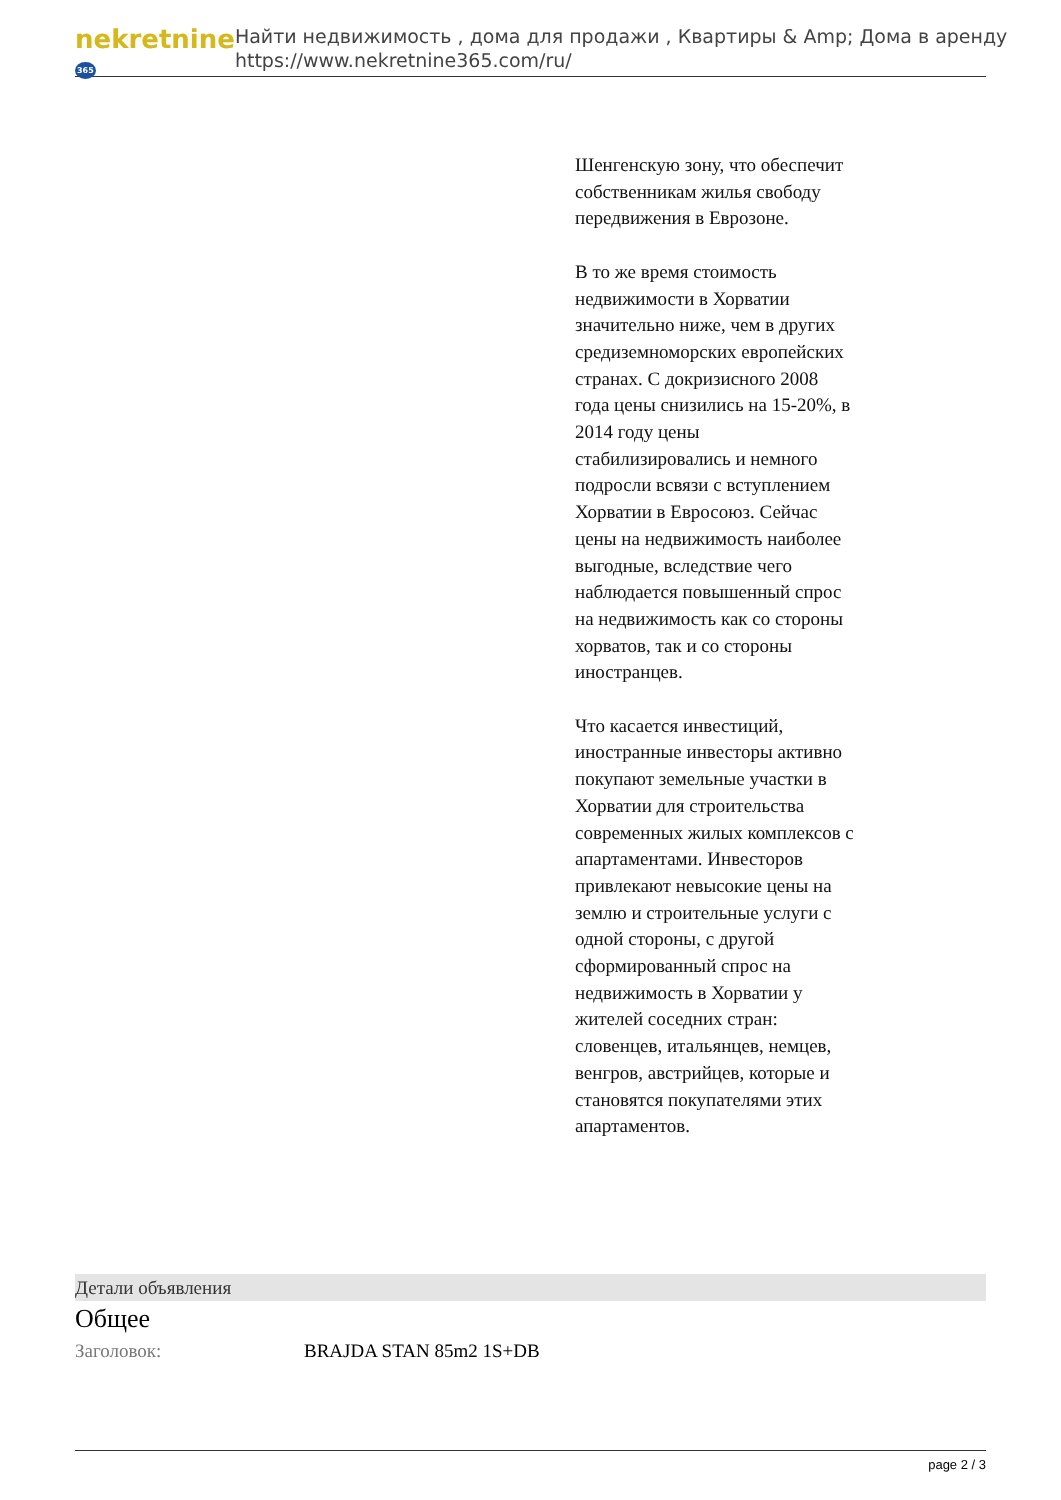nekretnine365
Найти недвижимость , дома для продажи , Квартиры & Amp; Дома в аренду
https://www.nekretnine365.com/ru/
Шенгенскую зону, что обеспечит собственникам жилья свободу передвижения в Еврозоне.
В то же время стоимость недвижимости в Хорватии значительно ниже, чем в других средиземноморских европейских странах. С докризисного 2008 года цены снизились на 15-20%, в 2014 году цены стабилизировались и немного подросли всвязи с вступлением Хорватии в Евросоюз. Сейчас цены на недвижимость наиболее выгодные, вследствие чего наблюдается повышенный спрос на недвижимость как со стороны хорватов, так и со стороны иностранцев.
Что касается инвестиций, иностранные инвесторы активно покупают земельные участки в Хорватии для строительства современных жилых комплексов с апартаментами. Инвесторов привлекают невысокие цены на землю и строительные услуги с одной стороны, с другой сформированный спрос на недвижимость в Хорватии у жителей соседних стран: словенцев, итальянцев, немцев, венгров, австрийцев, которые и становятся покупателями этих апартаментов.
Детали объявления
Общее
| Заголовок: | BRAJDA STAN 85m2 1S+DB |
page 2 / 3